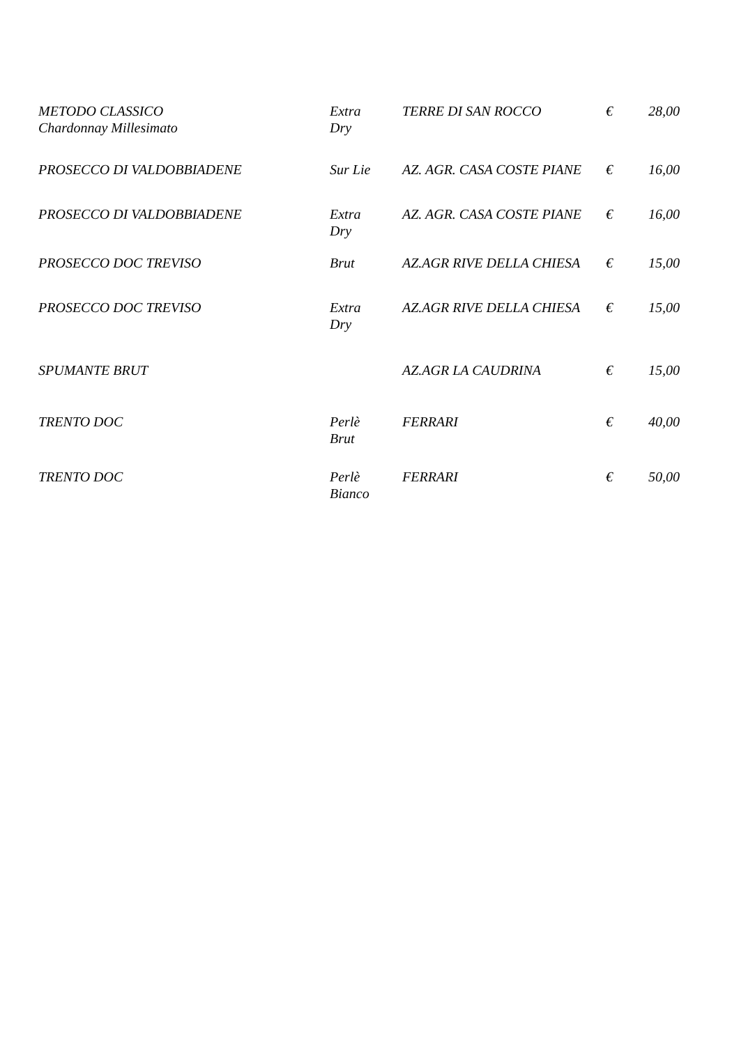| METODO CLASSICO Chardonnay Millesimato | Extra Dry | TERRE DI SAN ROCCO | € | 28,00 |
| PROSECCO DI VALDOBBIADENE | Sur Lie | AZ. AGR. CASA COSTE PIANE | € | 16,00 |
| PROSECCO DI VALDOBBIADENE | Extra Dry | AZ. AGR. CASA COSTE PIANE | € | 16,00 |
| PROSECCO DOC TREVISO | Brut | AZ.AGR RIVE DELLA CHIESA | € | 15,00 |
| PROSECCO DOC TREVISO | Extra Dry | AZ.AGR RIVE DELLA CHIESA | € | 15,00 |
| SPUMANTE BRUT | | AZ.AGR LA CAUDRINA | € | 15,00 |
| TRENTO DOC | Perlè Brut | FERRARI | € | 40,00 |
| TRENTO DOC | Perlè Bianco | FERRARI | € | 50,00 |